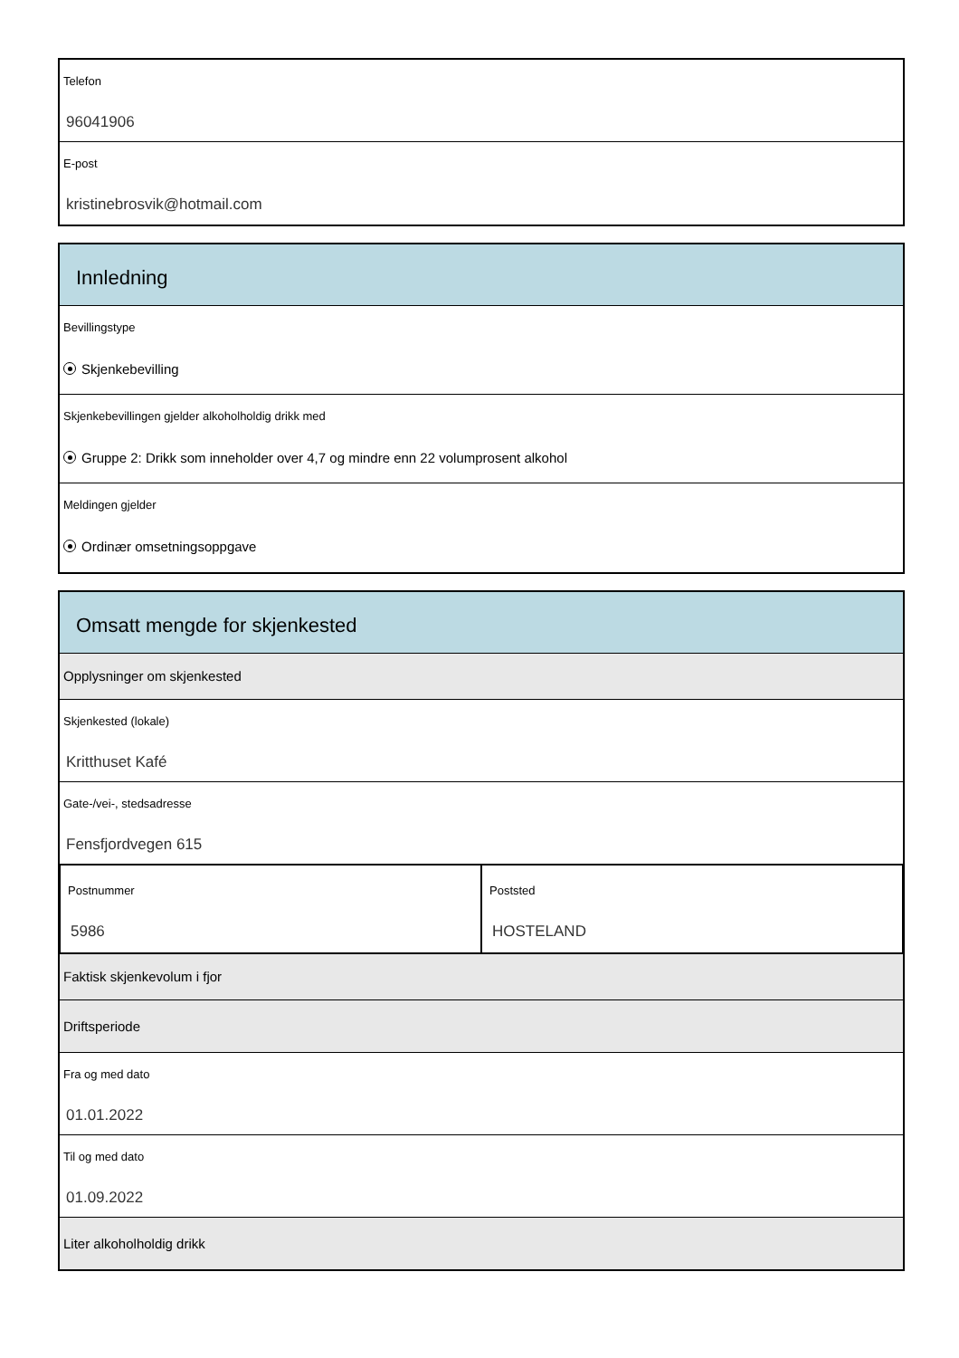Telefon
96041906
E-post
kristinebrosvik@hotmail.com
Innledning
Bevillingstype
Skjenkebevilling
Skjenkebevillingen gjelder alkoholholdig drikk med
Gruppe 2: Drikk som inneholder over 4,7 og mindre enn 22 volumprosent alkohol
Meldingen gjelder
Ordinær omsetningsoppgave
Omsatt mengde for skjenkested
Opplysninger om skjenkested
Skjenkested (lokale)
Kritthuset Kafé
Gate-/vei-, stedsadresse
Fensfjordvegen 615
Postnummer
5986
Poststed
HOSTELAND
Faktisk skjenkevolum i fjor
Driftsperiode
Fra og med dato
01.01.2022
Til og med dato
01.09.2022
Liter alkoholholdig drikk